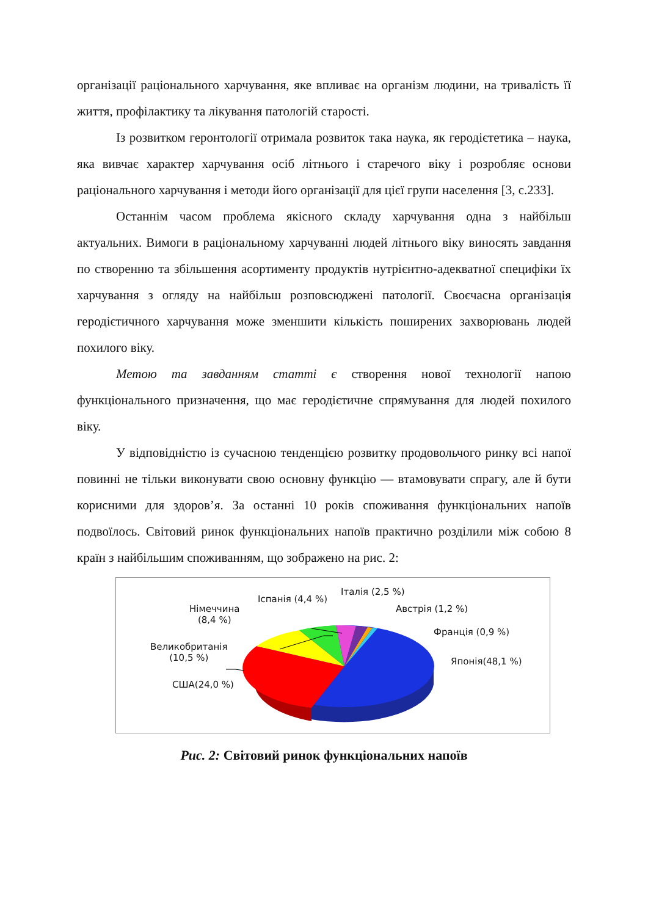організації раціонального харчування, яке впливає на організм людини, на тривалість її життя, профілактику та лікування патологій старості.
Із розвитком геронтології отримала розвиток така наука, як геродієтетика – наука, яка вивчає характер харчування осіб літнього і старечого віку і розробляє основи раціонального харчування і методи його організації для цієї групи населення [3, с.233].
Останнім часом проблема якісного складу харчування одна з найбільш актуальних. Вимоги в раціональному харчуванні людей літнього віку виносять завдання по створенню та збільшення асортименту продуктів нутрієнтно-адекватної специфіки їх харчування з огляду на найбільш розповсюджені патології. Своєчасна організація геродієтичного харчування може зменшити кількість поширених захворювань людей похилого віку.
Метою та завданням статті є створення нової технології напою функціонального призначення, що має геродієтичне спрямування для людей похилого віку.
У відповідністю із сучасною тенденцією розвитку продовольчого ринку всі напої повинні не тільки виконувати свою основну функцію — втамовувати спрагу, але й бути корисними для здоров’я. За останні 10 років споживання функціональних напоїв подвоїлось. Світовий ринок функціональних напоїв практично розділили між собою 8 країн з найбільшим споживанням, що зображено на рис. 2:
Італія (2,5 %)
Іспанія (4,4 %)
Австрія (1,2 %)
Німеччина
(8,4 %)
Франція (0,9 %)
Великобританія
(10,5 %)
Японія(48,1 %)
США(24,0 %)
Рис. 2: Світовий ринок функціональних напоїв